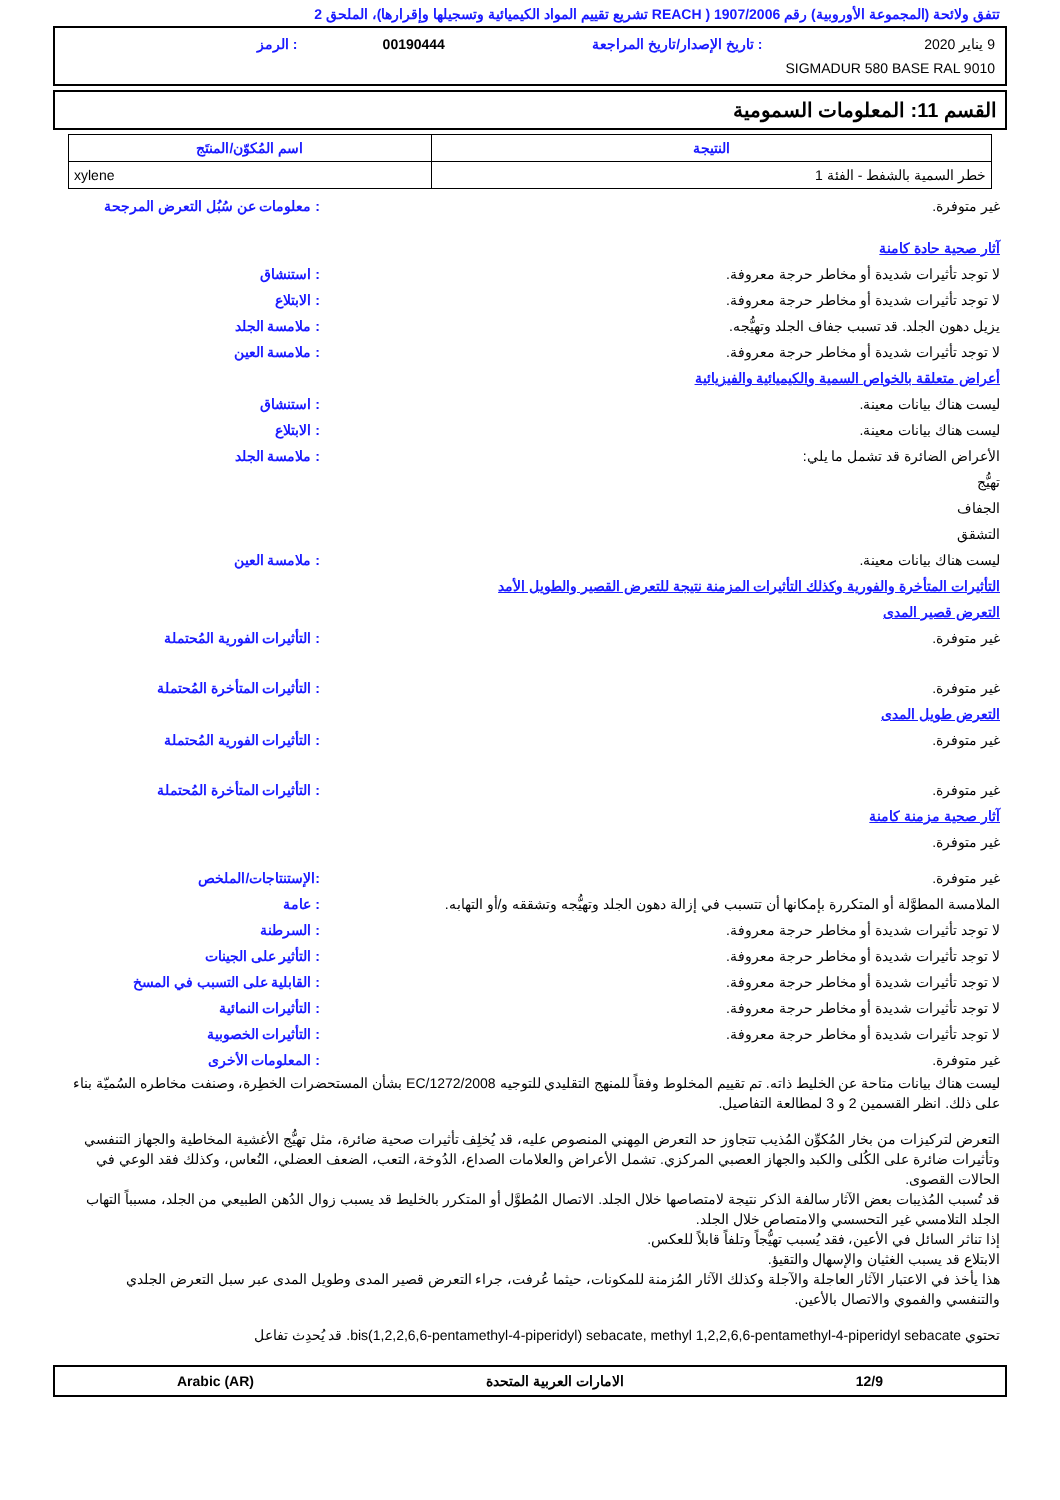تتفق ولائحة (المجموعة الأوروبية) رقم 1907/2006 ( REACH تشريع تقييم المواد الكيميائية وتسجيلها وإقرارها)، الملحق 2
9 يناير 2020: تاريخ الإصدار/تاريخ المراجعة 00190444: الرمز
SIGMADUR 580 BASE RAL 9010
القسم 11: المعلومات السمومية
| النتيجة | اسم المُكوّن/المنتَج |
| --- | --- |
| خطر السمية بالشفط - الفئة 1 | xylene |
غير متوفرة.: معلومات عن سُبُل التعرض المرجحة
آثار صحية حادة كامنة
لا توجد تأثيرات شديدة أو مخاطر حرجة معروفة.: استنشاق
لا توجد تأثيرات شديدة أو مخاطر حرجة معروفة.: الابتلاع
يزيل دهون الجلد. قد تسبب جفاف الجلد وتهيُّجه.: ملامسة الجلد
لا توجد تأثيرات شديدة أو مخاطر حرجة معروفة.: ملامسة العين
أعراض متعلقة بالخواص السمية والكيميائية والفيزيائية
ليست هناك بيانات معينة.: استنشاق
ليست هناك بيانات معينة.: الابتلاع
الأعراض الضائرة قد تشمل ما يلي:
تهيُّج
الجفاف
التشقق: ملامسة الجلد
ليست هناك بيانات معينة.: ملامسة العين
التأثيرات المتأخرة والفورية وكذلك التأثيرات المزمنة نتيجة للتعرض القصير والطويل الأمد
التعرض قصير المدى
غير متوفرة.: التأثيرات الفورية المُحتملة
غير متوفرة.: التأثيرات المتأخرة المُحتملة
التعرض طويل المدى
غير متوفرة.: التأثيرات الفورية المُحتملة
غير متوفرة.: التأثيرات المتأخرة المُحتملة
آثار صحية مزمنة كامنة
غير متوفرة.
غير متوفرة.:الإستنتاجات/الملخص
الملامسة المطوَّلة أو المتكررة بإمكانها أن تتسبب في إزالة دهون الجلد وتهيُّجه وتشققه و/أو التهابه.: عامة
لا توجد تأثيرات شديدة أو مخاطر حرجة معروفة.: السرطنة
لا توجد تأثيرات شديدة أو مخاطر حرجة معروفة.: التأثير على الجينات
لا توجد تأثيرات شديدة أو مخاطر حرجة معروفة.: القابلية على التسبب في المسخ
لا توجد تأثيرات شديدة أو مخاطر حرجة معروفة.: التأثيرات النمائية
لا توجد تأثيرات شديدة أو مخاطر حرجة معروفة.: التأثيرات الخصوبية
غير متوفرة.: المعلومات الأخرى
ليست هناك بيانات متاحة عن الخليط ذاته. تم تقييم المخلوط وفقاً للمنهج التقليدي للتوجيه EC/1272/2008 بشأن المستحضرات الخطِرة، وصنفت مخاطره السُميّة بناء على ذلك. انظر القسمين 2 و 3 لمطالعة التفاصيل.
التعرض لتركيزات من بخار المُكوِّن المُذيب تتجاوز حد التعرض المِهني المنصوص عليه، قد يُخلِف تأثيرات صحية ضائرة، مثل تهيُّج الأغشية المخاطية والجهاز التنفسي وتأثيرات ضائرة على الكُلى والكبد والجهاز العصبي المركزي. تشمل الأعراض والعلامات الصداع، الدُوخة، التعب، الضعف العضلي، النُعاس، وكذلك فقد الوعي في الحالات القصوى.
قد تُسبب المُذيبات بعض الآثار سالفة الذكر نتيجة لامتصاصها خلال الجلد. الاتصال المُطوَّل أو المتكرر بالخليط قد يسبب زوال الدُهن الطبيعي من الجلد، مسبباً التهاب الجلد التلامسي غير التحسسي والامتصاص خلال الجلد.
إذا تناثر السائل في الأعين، فقد يُسبب تهيُّجاً وتلفاً قابلاً للعكس.
الابتلاع قد يسبب الغثيان والإسهال والتقيؤ.
هذا يأخذ في الاعتبار الآثار العاجلة والآجلة وكذلك الآثار المُزمنة للمكونات، حيثما عُرفت، جراء التعرض قصير المدى وطويل المدى عبر سبل التعرض الجلدي والتنفسي والفموي والاتصال بالأعين.
تحتوي bis(1,2,2,6,6-pentamethyl-4-piperidyl) sebacate, methyl 1,2,2,6,6-pentamethyl-4-piperidyl sebacate. قد يُحدِث تفاعل
12/9 الامارات العربية المتحدة Arabic (AR)